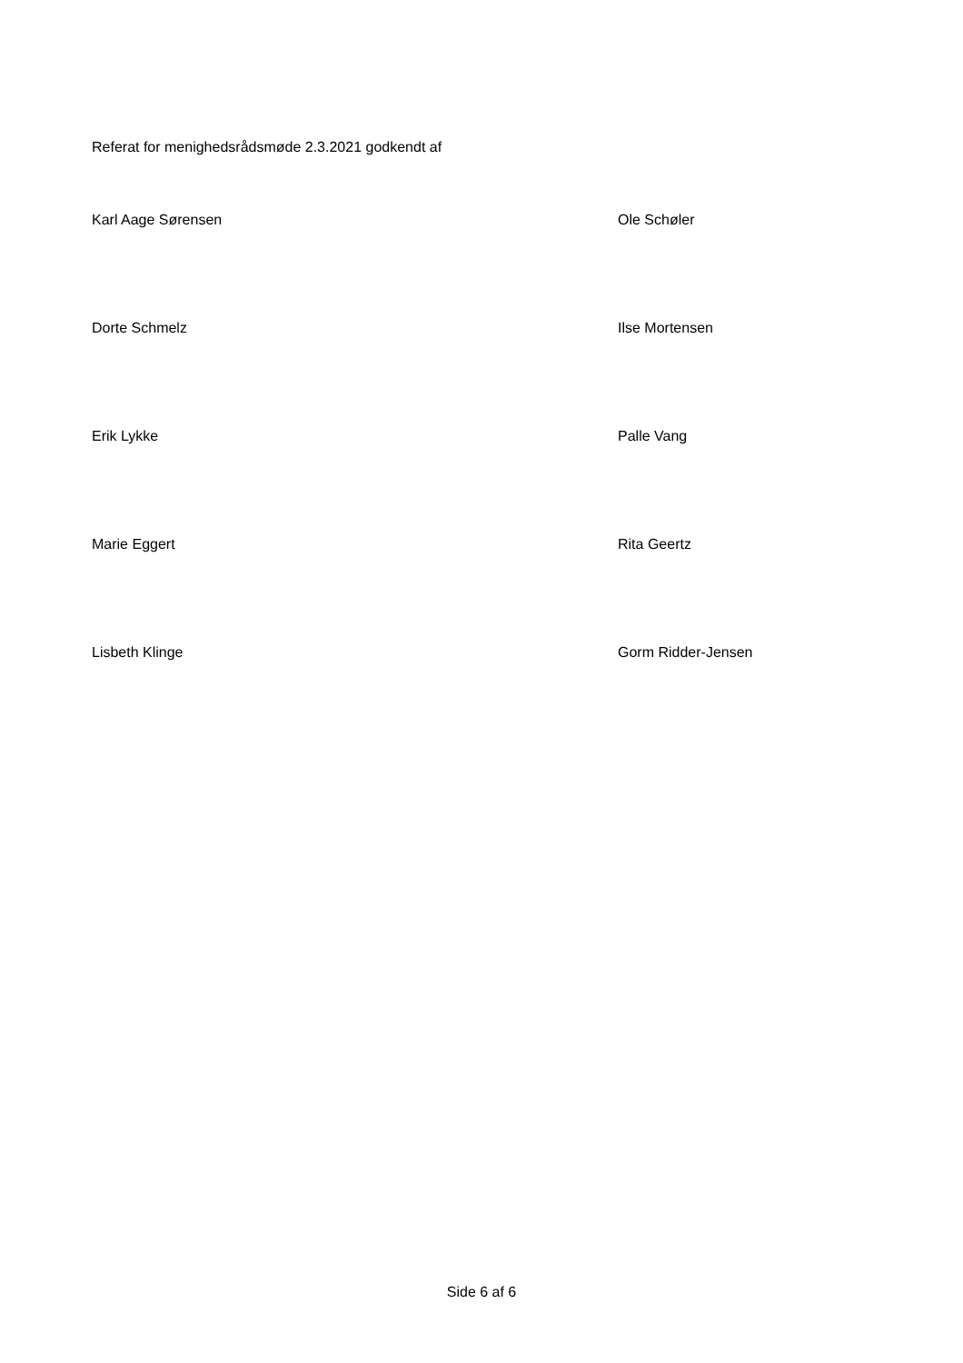Referat for menighedsrådsmøde 2.3.2021 godkendt af
Karl Aage Sørensen Ole Schøler
Dorte Schmelz Ilse Mortensen
Erik Lykke Palle Vang
Marie Eggert Rita Geertz
Lisbeth Klinge Gorm Ridder-Jensen
Side 6 af 6